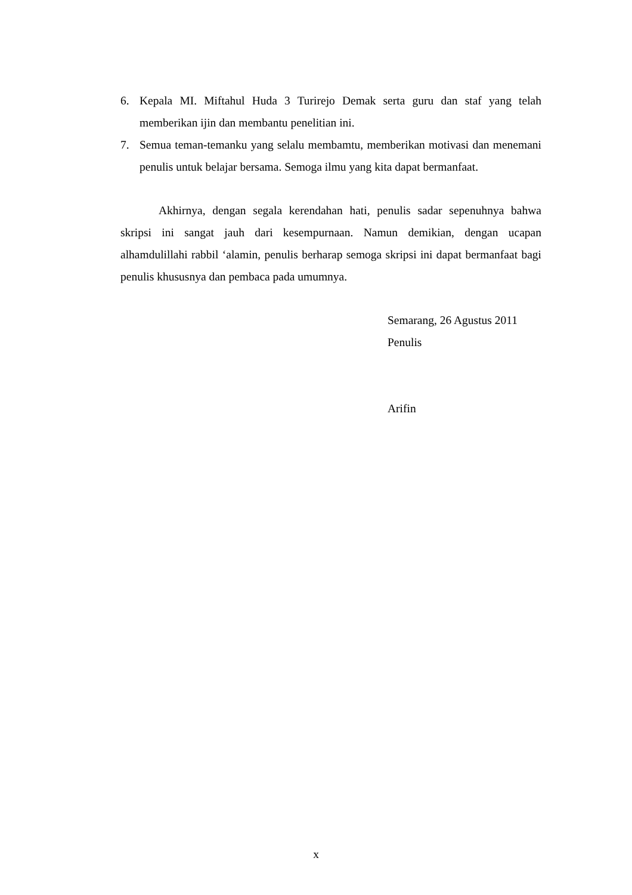6. Kepala MI. Miftahul Huda 3 Turirejo Demak serta guru dan staf yang telah memberikan ijin dan membantu penelitian ini.
7. Semua teman-temanku yang selalu membamtu, memberikan motivasi dan menemani penulis untuk belajar bersama. Semoga ilmu yang kita dapat bermanfaat.
Akhirnya, dengan segala kerendahan hati, penulis sadar sepenuhnya bahwa skripsi ini sangat jauh dari kesempurnaan. Namun demikian, dengan ucapan alhamdulillahi rabbil ‘alamin, penulis berharap semoga skripsi ini dapat bermanfaat bagi penulis khususnya dan pembaca pada umumnya.
Semarang, 26 Agustus 2011
Penulis
Arifin
x